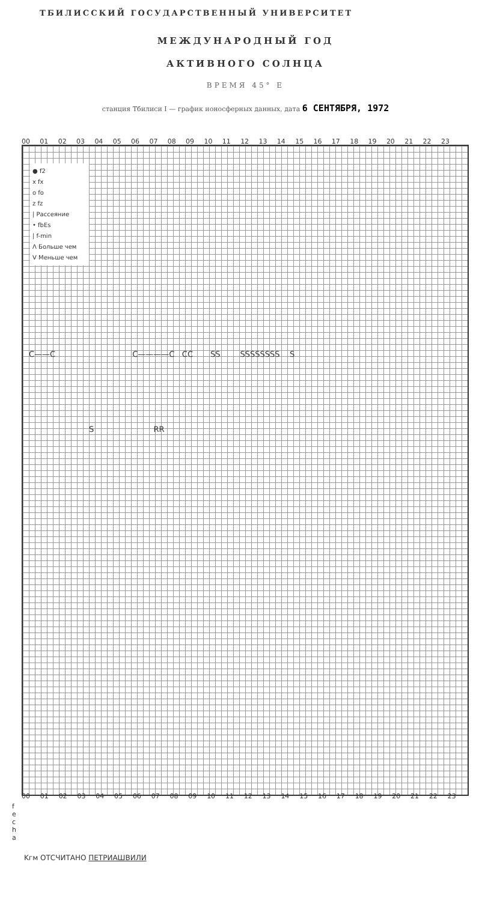ТБИЛИССКИЙ ГОСУДАРСТВЕННЫЙ УНИВЕРСИТЕТ
МЕЖДУНАРОДНЫЙ ГОД
АКТИВНОГО СОЛНЦА
ВРЕМЯ 45° E
станция Тбилиси I — график ионосферных данных, дата 6 СЕНТЯБРЯ, 1972
00 01 02 03 04 05 06 07 08 09 10 11 12 13 14 15 16 17 18 19 20 21 22 23
● f2
x fx
o fo
z fz
| Рассеяние
• fbEs
| f-min
Λ Больше чем
V Меньше чем
C——C C————C CC SS SSSSSSSS S
S RR
00 01 02 03 04 05 06 07 08 09 10 11 12 13 14 15 16 17 18 19 20 21 22 23
f
e
c
h
a
Kгм ОТСЧИТАНО ПЕТРИАШВИЛИ